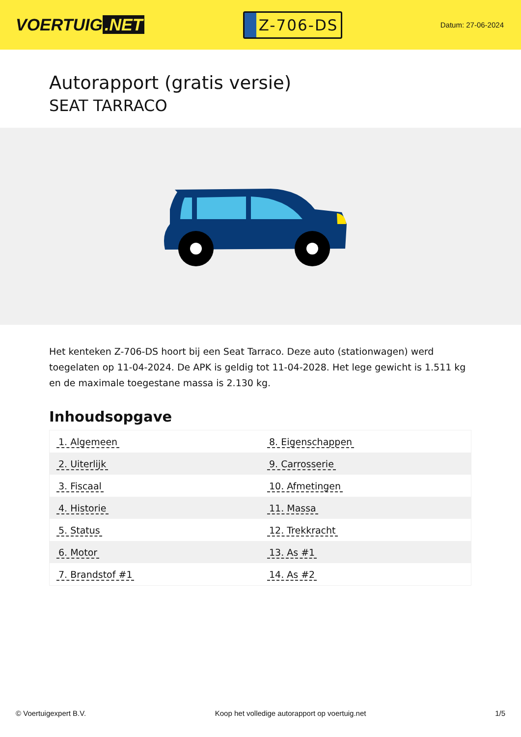VOERTUIG.NET
Z-706-DS
Datum: 27-06-2024
Autorapport (gratis versie)
SEAT TARRACO
Het kenteken Z-706-DS hoort bij een Seat Tarraco. Deze auto (stationwagen) werd toegelaten op 11-04-2024. De APK is geldig tot 11-04-2028. Het lege gewicht is 1.511 kg en de maximale toegestane massa is 2.130 kg.
Inhoudsopgave
| 1. Algemeen | 8. Eigenschappen |
| 2. Uiterlijk | 9. Carrosserie |
| 3. Fiscaal | 10. Afmetingen |
| 4. Historie | 11. Massa |
| 5. Status | 12. Trekkracht |
| 6. Motor | 13. As #1 |
| 7. Brandstof #1 | 14. As #2 |
© Voertuigexpert B.V. Koop het volledige autorapport op voertuig.net 1/5